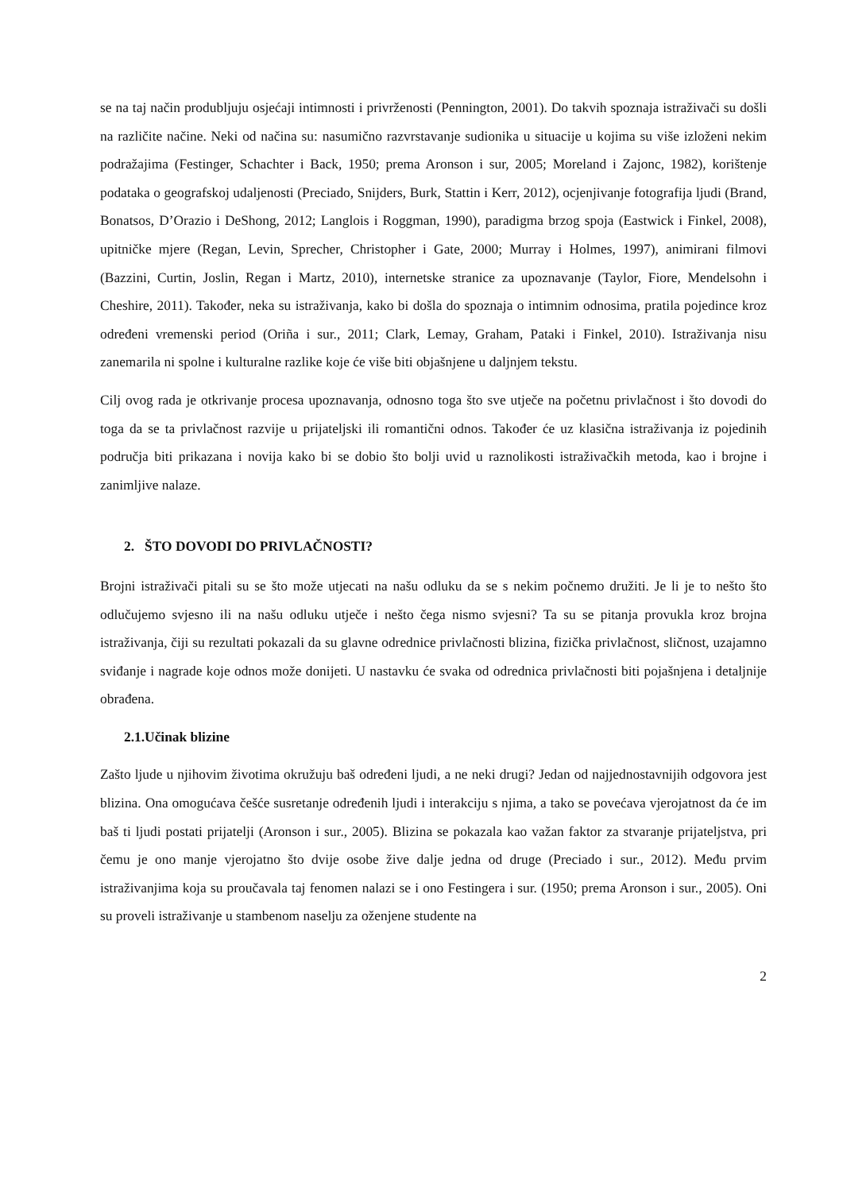se na taj način produbljuju osjećaji intimnosti i privrženosti (Pennington, 2001). Do takvih spoznaja istraživači su došli na različite načine. Neki od načina su: nasumično razvrstavanje sudionika u situacije u kojima su više izloženi nekim podražajima (Festinger, Schachter i Back, 1950; prema Aronson i sur, 2005; Moreland i Zajonc, 1982), korištenje podataka o geografskoj udaljenosti (Preciado, Snijders, Burk, Stattin i Kerr, 2012), ocjenjivanje fotografija ljudi (Brand, Bonatsos, D’Orazio i DeShong, 2012; Langlois i Roggman, 1990), paradigma brzog spoja (Eastwick i Finkel, 2008), upitničke mjere (Regan, Levin, Sprecher, Christopher i Gate, 2000; Murray i Holmes, 1997), animirani filmovi (Bazzini, Curtin, Joslin, Regan i Martz, 2010), internetske stranice za upoznavanje (Taylor, Fiore, Mendelsohn i Cheshire, 2011). Također, neka su istraživanja, kako bi došla do spoznaja o intimnim odnosima, pratila pojedince kroz određeni vremenski period (Oriña i sur., 2011; Clark, Lemay, Graham, Pataki i Finkel, 2010). Istraživanja nisu zanemarila ni spolne i kulturalne razlike koje će više biti objašnjene u daljnjem tekstu.
Cilj ovog rada je otkrivanje procesa upoznavanja, odnosno toga što sve utječe na početnu privlačnost i što dovodi do toga da se ta privlačnost razvije u prijateljski ili romantični odnos. Također će uz klasična istraživanja iz pojedinih područja biti prikazana i novija kako bi se dobio što bolji uvid u raznolikosti istraživačkih metoda, kao i brojne i zanimljive nalaze.
2. ŠTO DOVODI DO PRIVLAČNOSTI?
Brojni istraživači pitali su se što može utjecati na našu odluku da se s nekim počnemo družiti. Je li je to nešto što odlučujemo svjesno ili na našu odluku utječe i nešto čega nismo svjesni? Ta su se pitanja provukla kroz brojna istraživanja, čiji su rezultati pokazali da su glavne odrednice privlačnosti blizina, fizička privlačnost, sličnost, uzajamno sviđanje i nagrade koje odnos može donijeti. U nastavku će svaka od odrednica privlačnosti biti pojašnjena i detaljnije obrađena.
2.1.Učinak blizine
Zašto ljude u njihovim životima okružuju baš određeni ljudi, a ne neki drugi? Jedan od najjednostavnijih odgovora jest blizina. Ona omogućava češće susretanje određenih ljudi i interakciju s njima, a tako se povećava vjerojatnost da će im baš ti ljudi postati prijatelji (Aronson i sur., 2005). Blizina se pokazala kao važan faktor za stvaranje prijateljstva, pri čemu je ono manje vjerojatno što dvije osobe žive dalje jedna od druge (Preciado i sur., 2012). Među prvim istraživanjima koja su proučavala taj fenomen nalazi se i ono Festingera i sur. (1950; prema Aronson i sur., 2005). Oni su proveli istraživanje u stambenom naselju za oženjene studente na
2